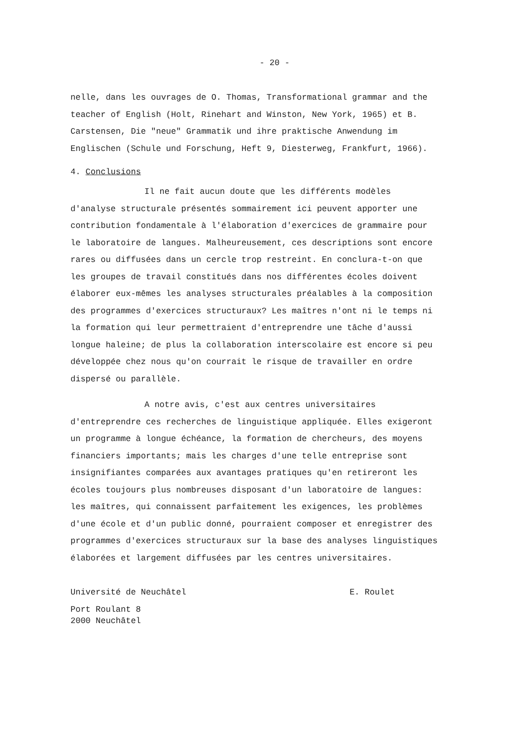- 20 -
nelle, dans les ouvrages de O. Thomas, Transformational grammar and the teacher of English (Holt, Rinehart and Winston, New York, 1965) et B. Carstensen, Die "neue" Grammatik und ihre praktische Anwendung im Englischen (Schule und Forschung, Heft 9, Diesterweg, Frankfurt, 1966).
4. Conclusions
Il ne fait aucun doute que les différents modèles d'analyse structurale présentés sommairement ici peuvent apporter une contribution fondamentale à l'élaboration d'exercices de grammaire pour le laboratoire de langues. Malheureusement, ces descriptions sont encore rares ou diffusées dans un cercle trop restreint. En conclura-t-on que les groupes de travail constitués dans nos différentes écoles doivent élaborer eux-mêmes les analyses structurales préalables à la composition des programmes d'exercices structuraux? Les maîtres n'ont ni le temps ni la formation qui leur permettraient d'entreprendre une tâche d'aussi longue haleine; de plus la collaboration interscolaire est encore si peu développée chez nous qu'on courrait le risque de travailler en ordre dispersé ou parallèle.
A notre avis, c'est aux centres universitaires d'entreprendre ces recherches de linguistique appliquée. Elles exigeront un programme à longue échéance, la formation de chercheurs, des moyens financiers importants; mais les charges d'une telle entreprise sont insignifiantes comparées aux avantages pratiques qu'en retireront les écoles toujours plus nombreuses disposant d'un laboratoire de langues: les maîtres, qui connaissent parfaitement les exigences, les problèmes d'une école et d'un public donné, pourraient composer et enregistrer des programmes d'exercices structuraux sur la base des analyses linguistiques élaborées et largement diffusées par les centres universitaires.
Université de Neuchâtel E. Roulet
Port Roulant 8
2000 Neuchâtel